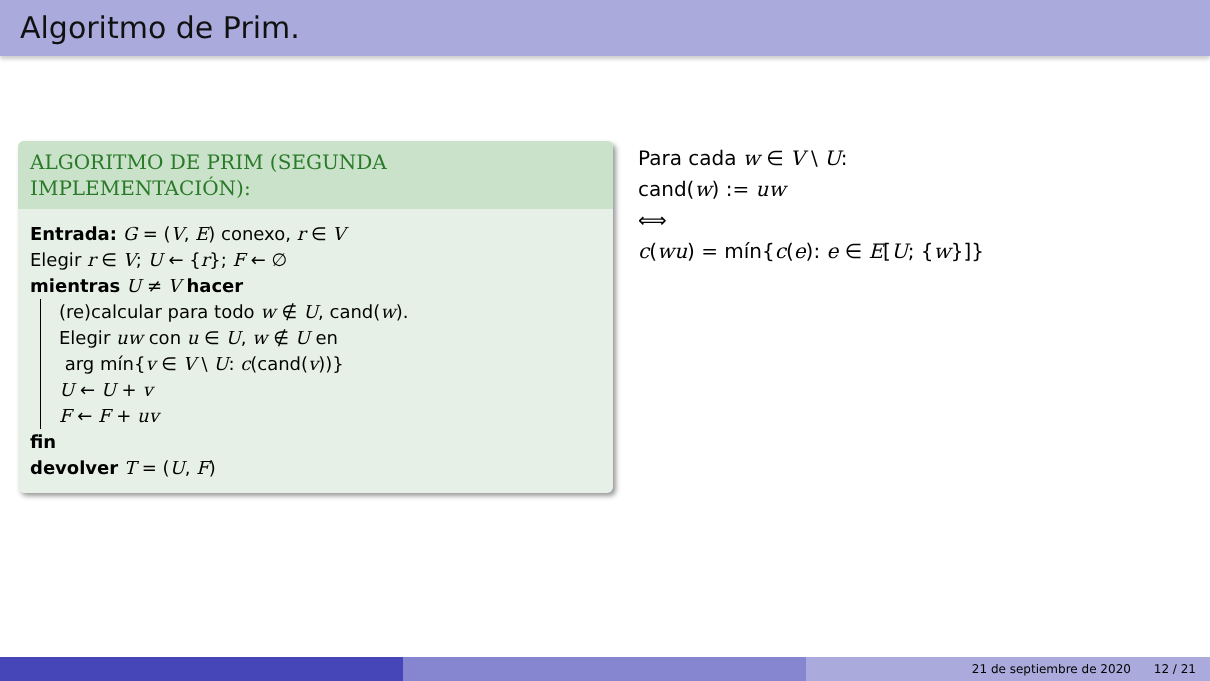Algoritmo de Prim.
ALGORITMO DE PRIM (SEGUNDA
IMPLEMENTACIÓN):
Entrada: G = (V, E) conexo, r ∈ V
Elegir r ∈ V; U ← {r}; F ← ∅
mientras U ≠ V hacer
(re)calcular para todo w ∉ U, cand(w).
Elegir uw con u ∈ U, w ∉ U en
arg mín{v ∈ V \ U: c(cand(v))}
U ← U + v
F ← F + uv
fin
devolver T = (U, F)
Para cada w ∈ V \ U:
cand(w) := uw
⟺
c(wu) = mín{c(e): e ∈ E[U; {w}]}
21 de septiembre de 2020 12 / 21